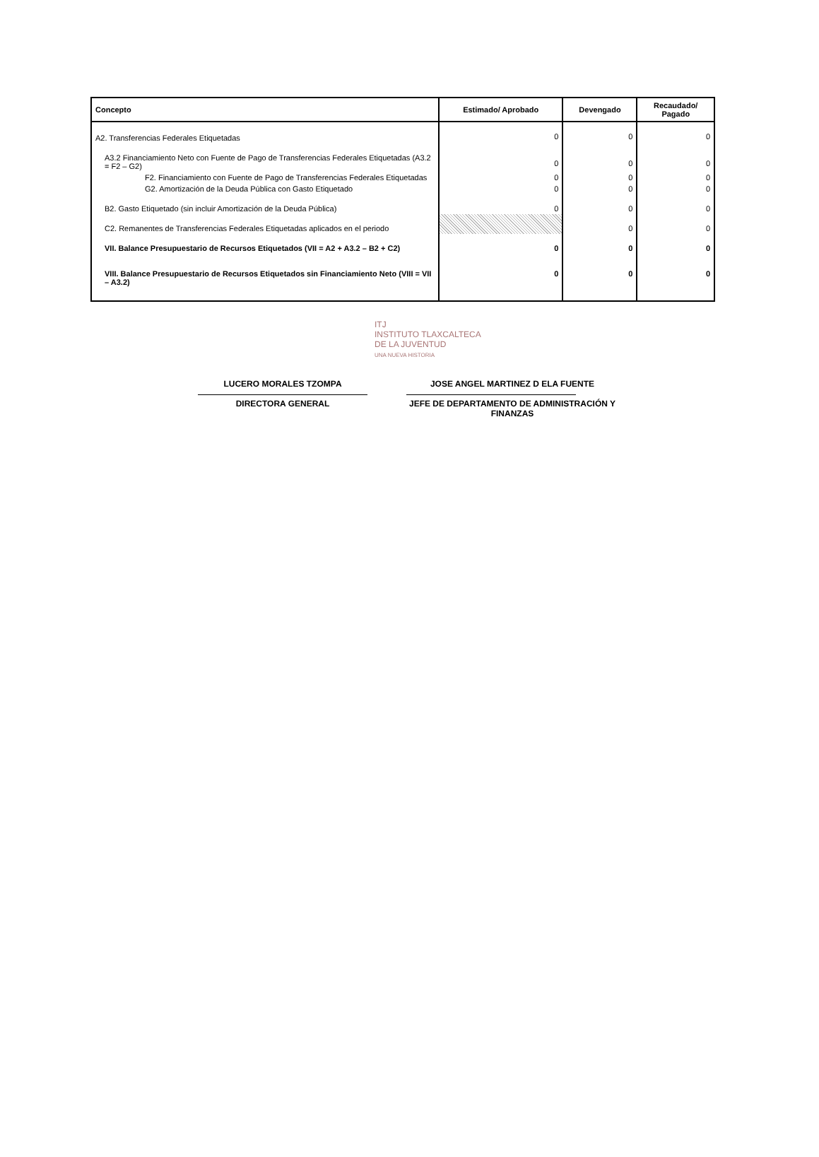| Concepto | Estimado/ Aprobado | Devengado | Recaudado/ Pagado |
| --- | --- | --- | --- |
| A2. Transferencias Federales Etiquetadas | 0 | 0 | 0 |
| A3.2 Financiamiento Neto con Fuente de Pago de Transferencias Federales Etiquetadas (A3.2 = F2 – G2) | 0 | 0 | 0 |
| F2. Financiamiento con Fuente de Pago de Transferencias Federales Etiquetadas | 0 | 0 | 0 |
| G2. Amortización de la Deuda Pública con Gasto Etiquetado | 0 | 0 | 0 |
| B2. Gasto Etiquetado (sin incluir Amortización de la Deuda Pública) | 0 | 0 | 0 |
| C2. Remanentes de Transferencias Federales Etiquetadas aplicados en el periodo | | 0 | 0 |
| VII. Balance Presupuestario de Recursos Etiquetados (VII = A2 + A3.2 – B2 + C2) | 0 | 0 | 0 |
| VIII. Balance Presupuestario de Recursos Etiquetados sin Financiamiento Neto (VIII = VII – A3.2) | 0 | 0 | 0 |
ITJ
INSTITUTO TLAXCALTECA
DE LA JUVENTUD
UNA NUEVA HISTORIA
LUCERO MORALES TZOMPA
DIRECTORA GENERAL
JOSE ANGEL MARTINEZ D ELA FUENTE
JEFE DE DEPARTAMENTO DE ADMINISTRACIÓN Y FINANZAS